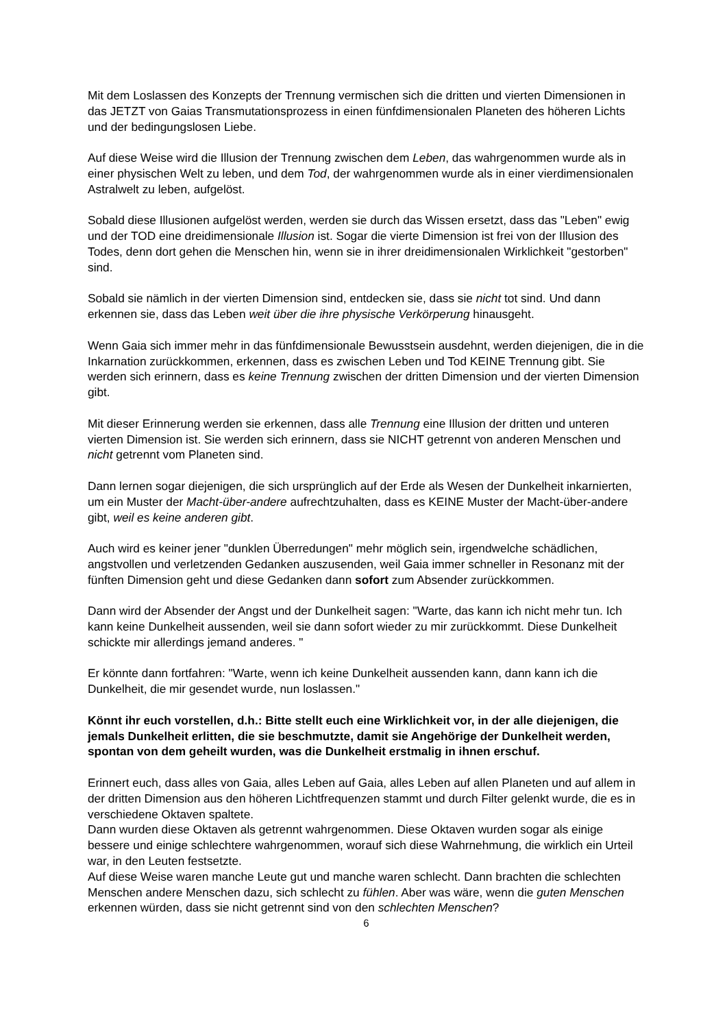Mit dem Loslassen des Konzepts der Trennung vermischen sich die dritten und vierten Dimensionen in das JETZT von Gaias Transmutationsprozess in einen fünfdimensionalen Planeten des höheren Lichts und der bedingungslosen Liebe.
Auf diese Weise wird die Illusion der Trennung zwischen dem Leben, das wahrgenommen wurde als in einer physischen Welt zu leben, und dem Tod, der wahrgenommen wurde als in einer vierdimensionalen Astralwelt zu leben, aufgelöst.
Sobald diese Illusionen aufgelöst werden, werden sie durch das Wissen ersetzt, dass das "Leben" ewig und der TOD eine dreidimensionale Illusion ist. Sogar die vierte Dimension ist frei von der Illusion des Todes, denn dort gehen die Menschen hin, wenn sie in ihrer dreidimensionalen Wirklichkeit "gestorben" sind.
Sobald sie nämlich in der vierten Dimension sind, entdecken sie, dass sie nicht tot sind. Und dann erkennen sie, dass das Leben weit über die ihre physische Verkörperung hinausgeht.
Wenn Gaia sich immer mehr in das fünfdimensionale Bewusstsein ausdehnt, werden diejenigen, die in die Inkarnation zurückkommen, erkennen, dass es zwischen Leben und Tod KEINE Trennung gibt. Sie werden sich erinnern, dass es keine Trennung zwischen der dritten Dimension und der vierten Dimension gibt.
Mit dieser Erinnerung werden sie erkennen, dass alle Trennung eine Illusion der dritten und unteren vierten Dimension ist. Sie werden sich erinnern, dass sie NICHT getrennt von anderen Menschen und nicht getrennt vom Planeten sind.
Dann lernen sogar diejenigen, die sich ursprünglich auf der Erde als Wesen der Dunkelheit inkarnierten, um ein Muster der Macht-über-andere aufrechtzuhalten, dass es KEINE Muster der Macht-über-andere gibt, weil es keine anderen gibt.
Auch wird es keiner jener "dunklen Überredungen" mehr möglich sein, irgendwelche schädlichen, angstvollen und verletzenden Gedanken auszusenden, weil Gaia immer schneller in Resonanz mit der fünften Dimension geht und diese Gedanken dann sofort zum Absender zurückkommen.
Dann wird der Absender der Angst und der Dunkelheit sagen: "Warte, das kann ich nicht mehr tun. Ich kann keine Dunkelheit aussenden, weil sie dann sofort wieder zu mir zurückkommt. Diese Dunkelheit schickte mir allerdings jemand anderes. "
Er könnte dann fortfahren: "Warte, wenn ich keine Dunkelheit aussenden kann, dann kann ich die Dunkelheit, die mir gesendet wurde, nun loslassen."
Könnt ihr euch vorstellen, d.h.: Bitte stellt euch eine Wirklichkeit vor, in der alle diejenigen, die jemals Dunkelheit erlitten, die sie beschmutzte, damit sie Angehörige der Dunkelheit werden, spontan von dem geheilt wurden, was die Dunkelheit erstmalig in ihnen erschuf.
Erinnert euch, dass alles von Gaia, alles Leben auf Gaia, alles Leben auf allen Planeten und auf allem in der dritten Dimension aus den höheren Lichtfrequenzen stammt und durch Filter gelenkt wurde, die es in verschiedene Oktaven spaltete.
Dann wurden diese Oktaven als getrennt wahrgenommen. Diese Oktaven wurden sogar als einige bessere und einige schlechtere wahrgenommen, worauf sich diese Wahrnehmung, die wirklich ein Urteil war, in den Leuten festsetzte.
Auf diese Weise waren manche Leute gut und manche waren schlecht. Dann brachten die schlechten Menschen andere Menschen dazu, sich schlecht zu fühlen. Aber was wäre, wenn die guten Menschen erkennen würden, dass sie nicht getrennt sind von den schlechten Menschen?
6